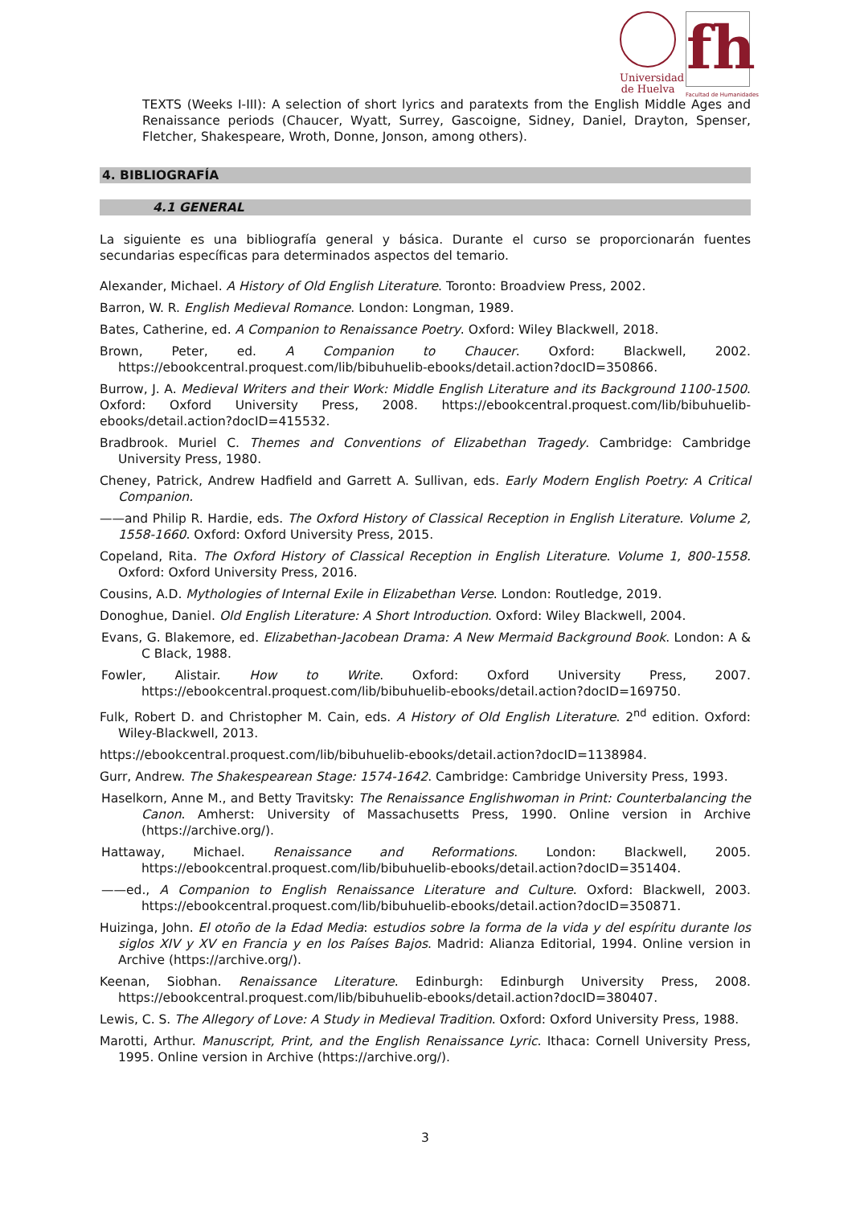Universidad de Huelva
fh
Facultad de Humanidades
TEXTS (Weeks I-III): A selection of short lyrics and paratexts from the English Middle Ages and Renaissance periods (Chaucer, Wyatt, Surrey, Gascoigne, Sidney, Daniel, Drayton, Spenser, Fletcher, Shakespeare, Wroth, Donne, Jonson, among others).
4. BIBLIOGRAFÍA
4.1 GENERAL
La siguiente es una bibliografía general y básica. Durante el curso se proporcionarán fuentes secundarias específicas para determinados aspectos del temario.
Alexander, Michael. A History of Old English Literature. Toronto: Broadview Press, 2002.
Barron, W. R. English Medieval Romance. London: Longman, 1989.
Bates, Catherine, ed. A Companion to Renaissance Poetry. Oxford: Wiley Blackwell, 2018.
Brown, Peter, ed. A Companion to Chaucer. Oxford: Blackwell, 2002. https://ebookcentral.proquest.com/lib/bibuhuelib-ebooks/detail.action?docID=350866.
Burrow, J. A. Medieval Writers and their Work: Middle English Literature and its Background 1100-1500. Oxford: Oxford University Press, 2008. https://ebookcentral.proquest.com/lib/bibuhuelib-ebooks/detail.action?docID=415532.
Bradbrook. Muriel C. Themes and Conventions of Elizabethan Tragedy. Cambridge: Cambridge University Press, 1980.
Cheney, Patrick, Andrew Hadfield and Garrett A. Sullivan, eds. Early Modern English Poetry: A Critical Companion.
——and Philip R. Hardie, eds. The Oxford History of Classical Reception in English Literature. Volume 2, 1558-1660. Oxford: Oxford University Press, 2015.
Copeland, Rita. The Oxford History of Classical Reception in English Literature. Volume 1, 800-1558. Oxford: Oxford University Press, 2016.
Cousins, A.D. Mythologies of Internal Exile in Elizabethan Verse. London: Routledge, 2019.
Donoghue, Daniel. Old English Literature: A Short Introduction. Oxford: Wiley Blackwell, 2004.
Evans, G. Blakemore, ed. Elizabethan-Jacobean Drama: A New Mermaid Background Book. London: A & C Black, 1988.
Fowler, Alistair. How to Write. Oxford: Oxford University Press, 2007. https://ebookcentral.proquest.com/lib/bibuhuelib-ebooks/detail.action?docID=169750.
Fulk, Robert D. and Christopher M. Cain, eds. A History of Old English Literature. 2<sup>nd</sup> edition. Oxford: Wiley-Blackwell, 2013.
https://ebookcentral.proquest.com/lib/bibuhuelib-ebooks/detail.action?docID=1138984.
Gurr, Andrew. The Shakespearean Stage: 1574-1642. Cambridge: Cambridge University Press, 1993.
Haselkorn, Anne M., and Betty Travitsky: The Renaissance Englishwoman in Print: Counterbalancing the Canon. Amherst: University of Massachusetts Press, 1990. Online version in Archive (https://archive.org/).
Hattaway, Michael. Renaissance and Reformations. London: Blackwell, 2005. https://ebookcentral.proquest.com/lib/bibuhuelib-ebooks/detail.action?docID=351404.
——ed., A Companion to English Renaissance Literature and Culture. Oxford: Blackwell, 2003. https://ebookcentral.proquest.com/lib/bibuhuelib-ebooks/detail.action?docID=350871.
Huizinga, John. El otoño de la Edad Media: estudios sobre la forma de la vida y del espíritu durante los siglos XIV y XV en Francia y en los Países Bajos. Madrid: Alianza Editorial, 1994. Online version in Archive (https://archive.org/).
Keenan, Siobhan. Renaissance Literature. Edinburgh: Edinburgh University Press, 2008. https://ebookcentral.proquest.com/lib/bibuhuelib-ebooks/detail.action?docID=380407.
Lewis, C. S. The Allegory of Love: A Study in Medieval Tradition. Oxford: Oxford University Press, 1988.
Marotti, Arthur. Manuscript, Print, and the English Renaissance Lyric. Ithaca: Cornell University Press, 1995. Online version in Archive (https://archive.org/).
3